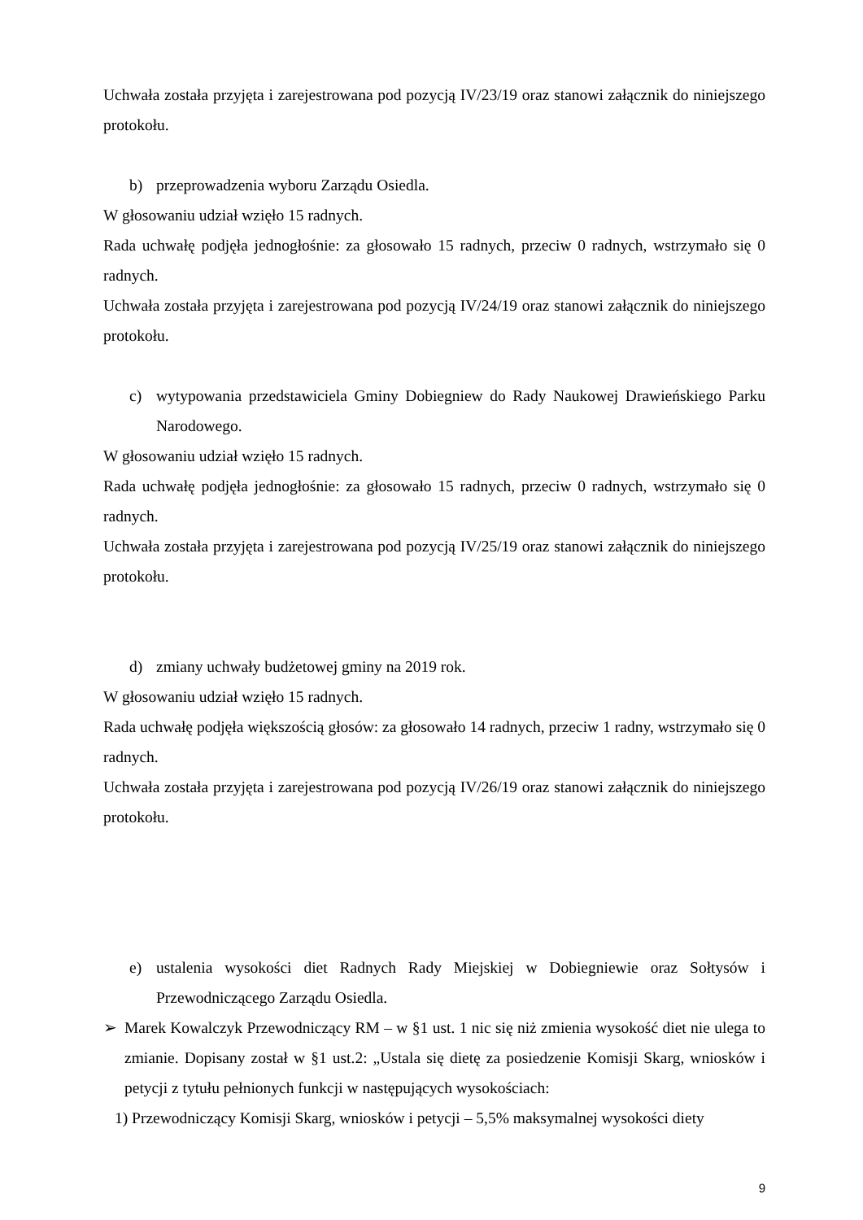Uchwała została przyjęta i zarejestrowana pod pozycją IV/23/19 oraz stanowi załącznik do niniejszego protokołu.
b) przeprowadzenia wyboru Zarządu Osiedla.
W głosowaniu udział wzięło 15 radnych.
Rada uchwałę podjęła jednogłośnie: za głosowało 15 radnych, przeciw 0 radnych, wstrzymało się 0 radnych.
Uchwała została przyjęta i zarejestrowana pod pozycją IV/24/19 oraz stanowi załącznik do niniejszego protokołu.
c) wytypowania przedstawiciela Gminy Dobiegniew do Rady Naukowej Drawieńskiego Parku Narodowego.
W głosowaniu udział wzięło 15 radnych.
Rada uchwałę podjęła jednogłośnie: za głosowało 15 radnych, przeciw 0 radnych, wstrzymało się 0 radnych.
Uchwała została przyjęta i zarejestrowana pod pozycją IV/25/19 oraz stanowi załącznik do niniejszego protokołu.
d) zmiany uchwały budżetowej gminy na 2019 rok.
W głosowaniu udział wzięło 15 radnych.
Rada uchwałę podjęła większością głosów: za głosowało 14 radnych, przeciw 1 radny, wstrzymało się 0 radnych.
Uchwała została przyjęta i zarejestrowana pod pozycją IV/26/19 oraz stanowi załącznik do niniejszego protokołu.
e) ustalenia wysokości diet Radnych Rady Miejskiej w Dobiegniewie oraz Sołtysów i Przewodniczącego Zarządu Osiedla.
➢ Marek Kowalczyk Przewodniczący RM – w §1 ust. 1 nic się niż zmienia wysokość diet nie ulega to zmianie. Dopisany został w §1 ust.2: „Ustala się dietę za posiedzenie Komisji Skarg, wniosków i petycji z tytułu pełnionych funkcji w następujących wysokościach:
1) Przewodniczący Komisji Skarg, wniosków i petycji – 5,5% maksymalnej wysokości diety
9